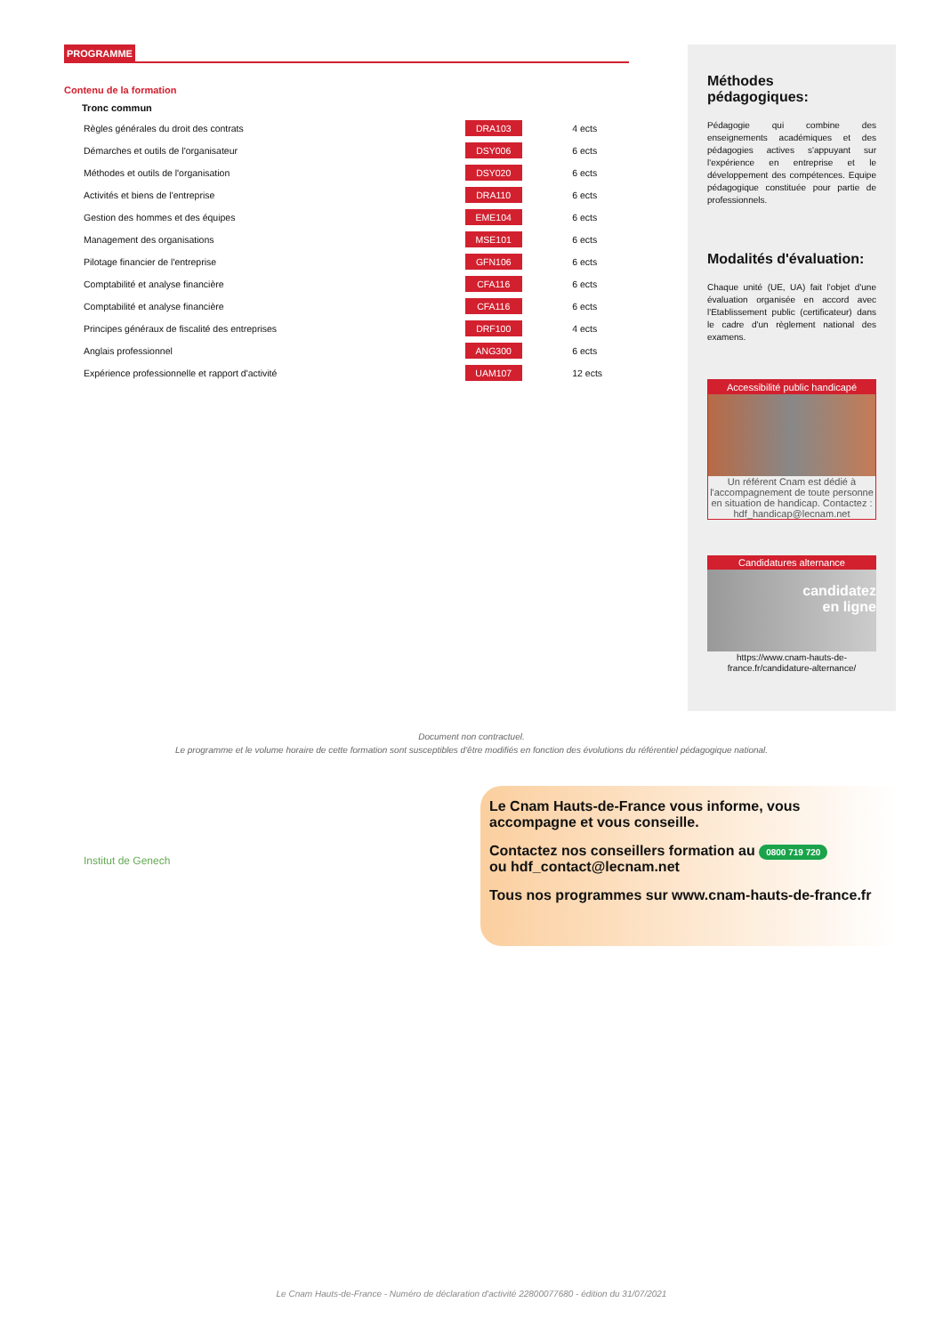PROGRAMME
Contenu de la formation
Tronc commun
| Règles générales du droit des contrats | DRA103 | 4 ects |
| Démarches et outils de l'organisateur | DSY006 | 6 ects |
| Méthodes et outils de l'organisation | DSY020 | 6 ects |
| Activités et biens de l'entreprise | DRA110 | 6 ects |
| Gestion des hommes et des équipes | EME104 | 6 ects |
| Management des organisations | MSE101 | 6 ects |
| Pilotage financier de l'entreprise | GFN106 | 6 ects |
| Comptabilité et analyse financière | CFA116 | 6 ects |
| Comptabilité et analyse financière | CFA116 | 6 ects |
| Principes généraux de fiscalité des entreprises | DRF100 | 4 ects |
| Anglais professionnel | ANG300 | 6 ects |
| Expérience professionnelle et rapport d'activité | UAM107 | 12 ects |
Méthodes pédagogiques:
Pédagogie qui combine des enseignements académiques et des pédagogies actives s'appuyant sur l'expérience en entreprise et le développement des compétences. Equipe pédagogique constituée pour partie de professionnels.
Modalités d'évaluation:
Chaque unité (UE, UA) fait l'objet d'une évaluation organisée en accord avec l'Etablissement public (certificateur) dans le cadre d'un règlement national des examens.
Accessibilité public handicapé
Un référent Cnam est dédié à l'accompagnement de toute personne en situation de handicap. Contactez : hdf_handicap@lecnam.net
Candidatures alternance
candidatez
en ligne
https://www.cnam-hauts-de-france.fr/candidature-alternance/
Document non contractuel.
Le programme et le volume horaire de cette formation sont susceptibles d'être modifiés en fonction des évolutions du référentiel pédagogique national.
Institut de Genech
Le Cnam Hauts-de-France vous informe, vous accompagne et vous conseille.
Contactez nos conseillers formation au 0800 719 720
ou hdf_contact@lecnam.net
Tous nos programmes sur www.cnam-hauts-de-france.fr
Le Cnam Hauts-de-France - Numéro de déclaration d'activité 22800077680 - édition du 31/07/2021